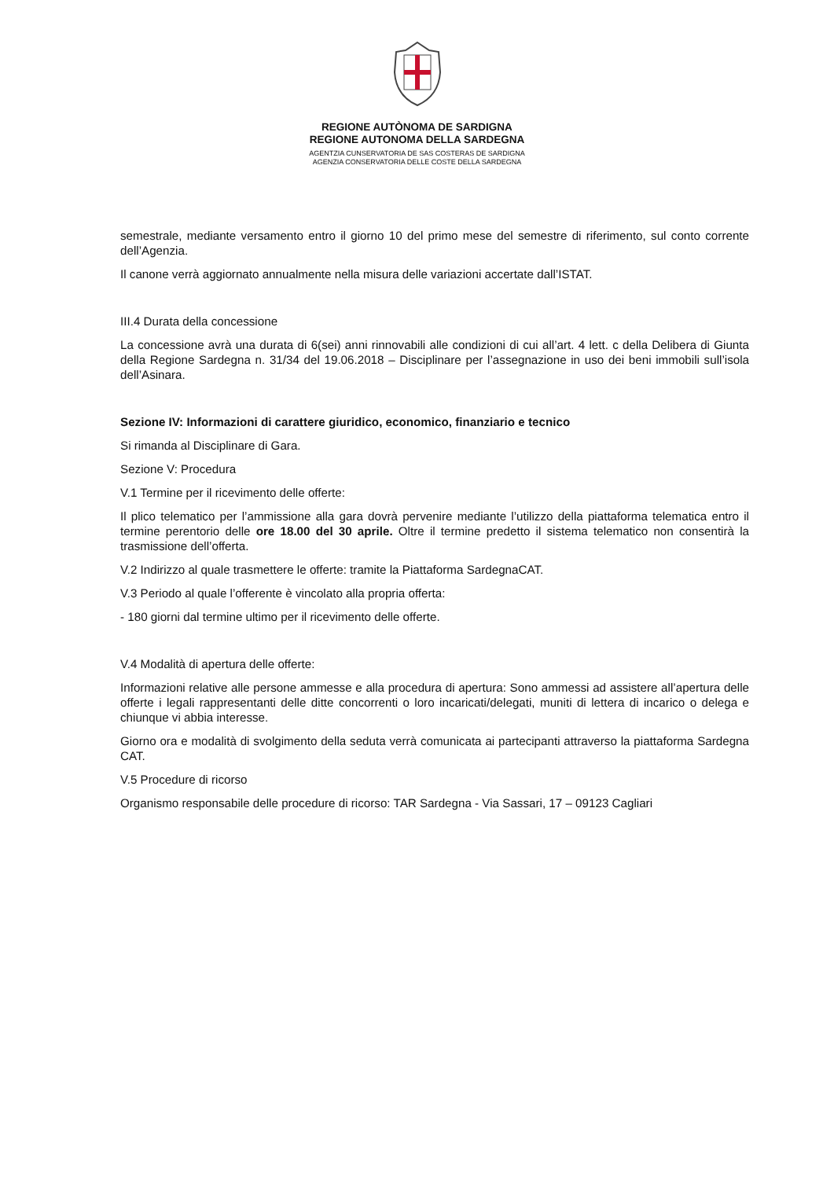REGIONE AUTÒNOMA DE SARDIGNA
REGIONE AUTONOMA DELLA SARDEGNA
AGENTZIA CUNSERVATORIA DE SAS COSTERAS DE SARDIGNA
AGENZIA CONSERVATORIA DELLE COSTE DELLA SARDEGNA
semestrale, mediante versamento entro il giorno 10 del primo mese del semestre di riferimento, sul conto corrente dell’Agenzia.
Il canone verrà aggiornato annualmente nella misura delle variazioni accertate dall’ISTAT.
III.4 Durata della concessione
La concessione avrà una durata di 6(sei) anni rinnovabili alle condizioni di cui all’art. 4 lett. c della Delibera di Giunta della Regione Sardegna n. 31/34 del 19.06.2018 – Disciplinare per l’assegnazione in uso dei beni immobili sull’isola dell’Asinara.
Sezione IV: Informazioni di carattere giuridico, economico, finanziario e tecnico
Si rimanda al Disciplinare di Gara.
Sezione V: Procedura
V.1 Termine per il ricevimento delle offerte:
Il plico telematico per l’ammissione alla gara dovrà pervenire mediante l’utilizzo della piattaforma telematica entro il termine perentorio delle ore 18.00 del 30 aprile. Oltre il termine predetto il sistema telematico non consentirà la trasmissione dell’offerta.
V.2 Indirizzo al quale trasmettere le offerte: tramite la Piattaforma SardegnaCAT.
V.3 Periodo al quale l’offerente è vincolato alla propria offerta:
- 180 giorni dal termine ultimo per il ricevimento delle offerte.
V.4 Modalità di apertura delle offerte:
Informazioni relative alle persone ammesse e alla procedura di apertura: Sono ammessi ad assistere all’apertura delle offerte i legali rappresentanti delle ditte concorrenti o loro incaricati/delegati, muniti di lettera di incarico o delega e chiunque vi abbia interesse.
Giorno ora e modalità di svolgimento della seduta verrà comunicata ai partecipanti attraverso la piattaforma Sardegna CAT.
V.5 Procedure di ricorso
Organismo responsabile delle procedure di ricorso: TAR Sardegna - Via Sassari, 17 – 09123 Cagliari